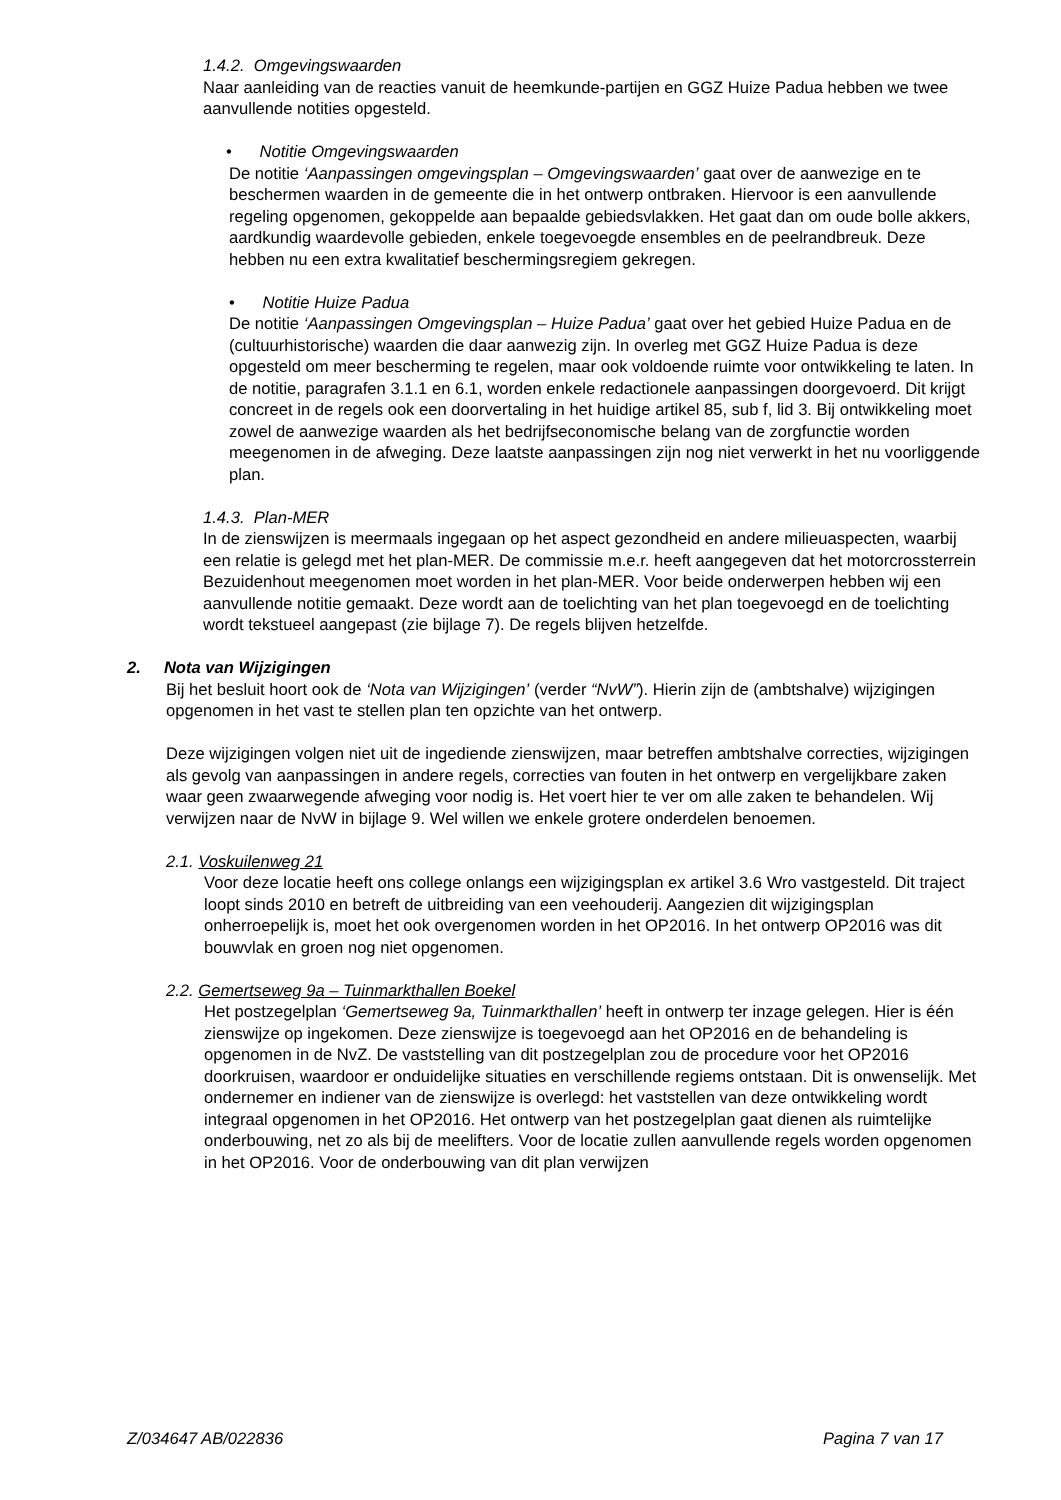1.4.2. Omgevingswaarden
Naar aanleiding van de reacties vanuit de heemkunde-partijen en GGZ Huize Padua hebben we twee aanvullende notities opgesteld.
• Notitie Omgevingswaarden
De notitie ‘Aanpassingen omgevingsplan – Omgevingswaarden’ gaat over de aanwezige en te beschermen waarden in de gemeente die in het ontwerp ontbraken. Hiervoor is een aanvullende regeling opgenomen, gekoppelde aan bepaalde gebiedsvlakken. Het gaat dan om oude bolle akkers, aardkundig waardevolle gebieden, enkele toegevoegde ensembles en de peelrandbreuk. Deze hebben nu een extra kwalitatief beschermingsregiem gekregen.
• Notitie Huize Padua
De notitie ‘Aanpassingen Omgevingsplan – Huize Padua’ gaat over het gebied Huize Padua en de (cultuurhistorische) waarden die daar aanwezig zijn. In overleg met GGZ Huize Padua is deze opgesteld om meer bescherming te regelen, maar ook voldoende ruimte voor ontwikkeling te laten. In de notitie, paragrafen 3.1.1 en 6.1, worden enkele redactionele aanpassingen doorgevoerd. Dit krijgt concreet in de regels ook een doorvertaling in het huidige artikel 85, sub f, lid 3. Bij ontwikkeling moet zowel de aanwezige waarden als het bedrijfseconomische belang van de zorgfunctie worden meegenomen in de afweging. Deze laatste aanpassingen zijn nog niet verwerkt in het nu voorliggende plan.
1.4.3. Plan-MER
In de zienswijzen is meermaals ingegaan op het aspect gezondheid en andere milieuaspecten, waarbij een relatie is gelegd met het plan-MER. De commissie m.e.r. heeft aangegeven dat het motorcrossterrein Bezuidenhout meegenomen moet worden in het plan-MER. Voor beide onderwerpen hebben wij een aanvullende notitie gemaakt. Deze wordt aan de toelichting van het plan toegevoegd en de toelichting wordt tekstueel aangepast (zie bijlage 7). De regels blijven hetzelfde.
2. Nota van Wijzigingen
Bij het besluit hoort ook de ‘Nota van Wijzigingen’ (verder “NvW”). Hierin zijn de (ambtshalve) wijzigingen opgenomen in het vast te stellen plan ten opzichte van het ontwerp.
Deze wijzigingen volgen niet uit de ingediende zienswijzen, maar betreffen ambtshalve correcties, wijzigingen als gevolg van aanpassingen in andere regels, correcties van fouten in het ontwerp en vergelijkbare zaken waar geen zwaarwegende afweging voor nodig is. Het voert hier te ver om alle zaken te behandelen. Wij verwijzen naar de NvW in bijlage 9. Wel willen we enkele grotere onderdelen benoemen.
2.1. Voskuilenweg 21
Voor deze locatie heeft ons college onlangs een wijzigingsplan ex artikel 3.6 Wro vastgesteld. Dit traject loopt sinds 2010 en betreft de uitbreiding van een veehouderij. Aangezien dit wijzigingsplan onherroepelijk is, moet het ook overgenomen worden in het OP2016. In het ontwerp OP2016 was dit bouwvlak en groen nog niet opgenomen.
2.2. Gemertseweg 9a – Tuinmarkthallen Boekel
Het postzegelplan ‘Gemertseweg 9a, Tuinmarkthallen’ heeft in ontwerp ter inzage gelegen. Hier is één zienswijze op ingekomen. Deze zienswijze is toegevoegd aan het OP2016 en de behandeling is opgenomen in de NvZ. De vaststelling van dit postzegelplan zou de procedure voor het OP2016 doorkruisen, waardoor er onduidelijke situaties en verschillende regiems ontstaan. Dit is onwenselijk. Met ondernemer en indiener van de zienswijze is overlegd: het vaststellen van deze ontwikkeling wordt integraal opgenomen in het OP2016. Het ontwerp van het postzegelplan gaat dienen als ruimtelijke onderbouwing, net zo als bij de meelifters. Voor de locatie zullen aanvullende regels worden opgenomen in het OP2016. Voor de onderbouwing van dit plan verwijzen
Z/034647 AB/022836 Pagina 7 van 17